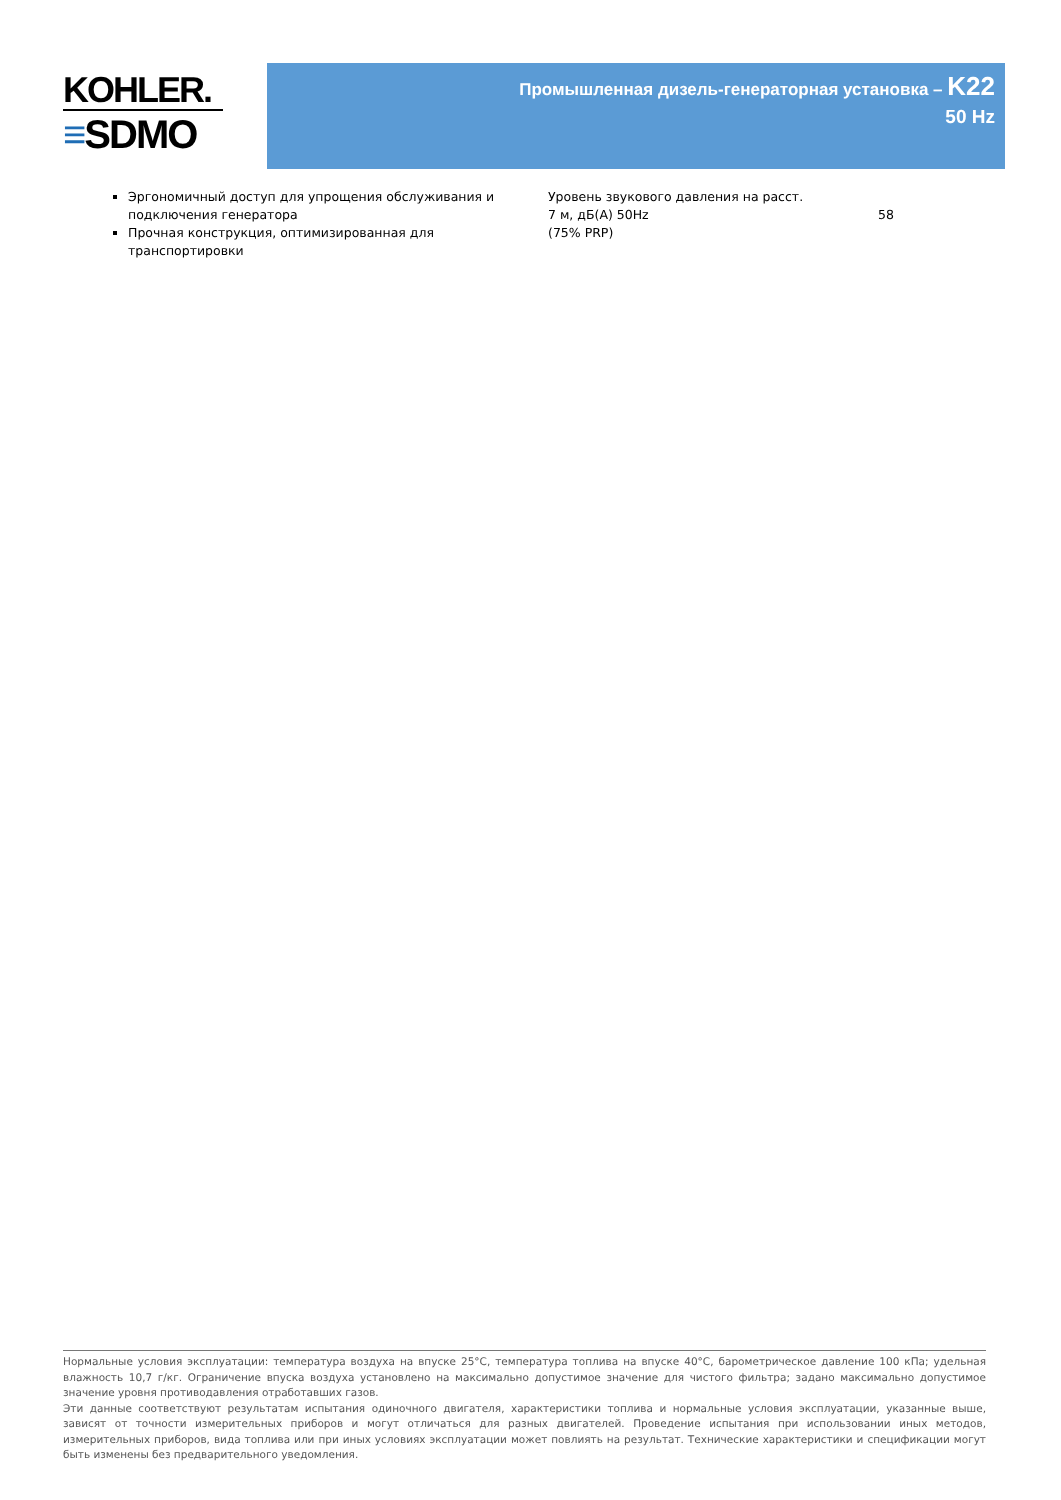KOHLER.
≡SDMO
Промышленная дизель-генераторная установка – K22
50 Hz
Эргономичный доступ для упрощения обслуживания и подключения генератора
Прочная конструкция, оптимизированная для транспортировки
Уровень звукового давления на расст. 7 м, дБ(А) 50Hz
(75% PRP)
58
Нормальные условия эксплуатации: температура воздуха на впуске 25°C, температура топлива на впуске 40°C, барометрическое давление 100 кПа; удельная влажность 10,7 г/кг. Ограничение впуска воздуха установлено на максимально допустимое значение для чистого фильтра; задано максимально допустимое значение уровня противодавления отработавших газов.
Эти данные соответствуют результатам испытания одиночного двигателя, характеристики топлива и нормальные условия эксплуатации, указанные выше, зависят от точности измерительных приборов и могут отличаться для разных двигателей. Проведение испытания при использовании иных методов, измерительных приборов, вида топлива или при иных условиях эксплуатации может повлиять на результат. Технические характеристики и спецификации могут быть изменены без предварительного уведомления.